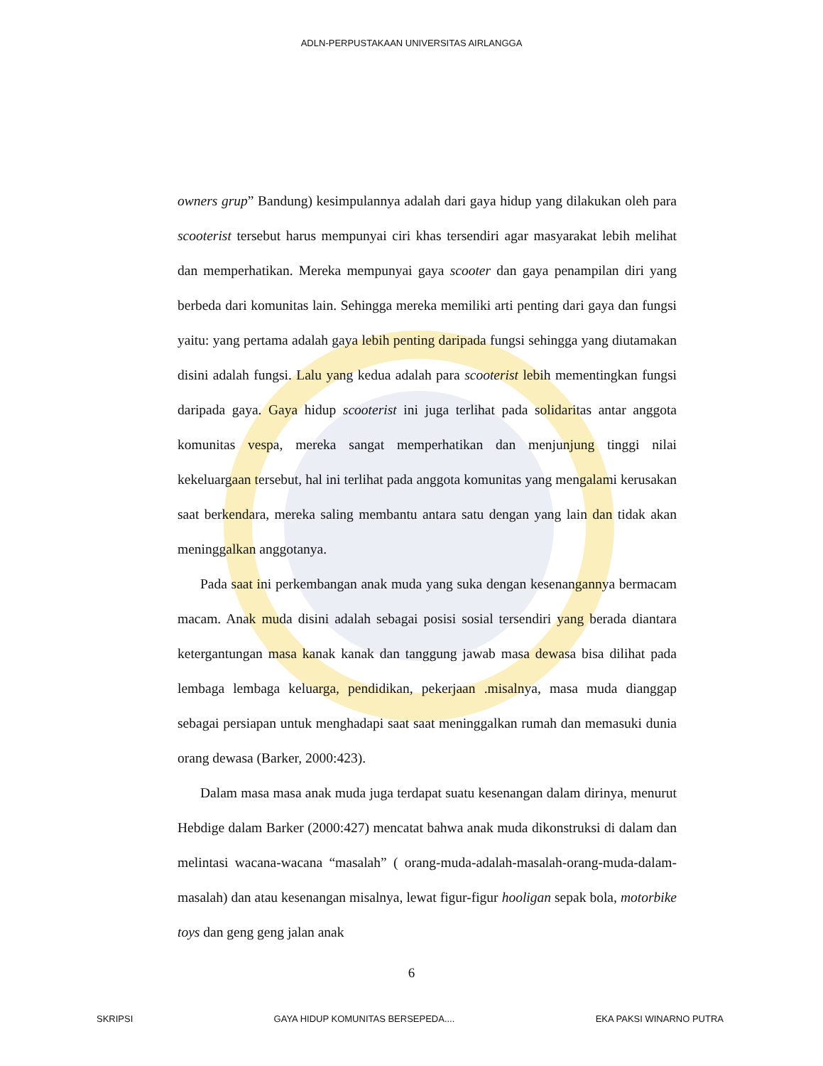ADLN-PERPUSTAKAAN UNIVERSITAS AIRLANGGA
owners grup” Bandung) kesimpulannya adalah dari gaya hidup yang dilakukan oleh para scooterist tersebut harus mempunyai ciri khas tersendiri agar masyarakat lebih melihat dan memperhatikan. Mereka mempunyai gaya scooter dan gaya penampilan diri yang berbeda dari komunitas lain. Sehingga mereka memiliki arti penting dari gaya dan fungsi yaitu: yang pertama adalah gaya lebih penting daripada fungsi sehingga yang diutamakan disini adalah fungsi. Lalu yang kedua adalah para scooterist lebih mementingkan fungsi daripada gaya. Gaya hidup scooterist ini juga terlihat pada solidaritas antar anggota komunitas vespa, mereka sangat memperhatikan dan menjunjung tinggi nilai kekeluargaan tersebut, hal ini terlihat pada anggota komunitas yang mengalami kerusakan saat berkendara, mereka saling membantu antara satu dengan yang lain dan tidak akan meninggalkan anggotanya.
Pada saat ini perkembangan anak muda yang suka dengan kesenangannya bermacam macam. Anak muda disini adalah sebagai posisi sosial tersendiri yang berada diantara ketergantungan masa kanak kanak dan tanggung jawab masa dewasa bisa dilihat pada lembaga lembaga keluarga, pendidikan, pekerjaan .misalnya, masa muda dianggap sebagai persiapan untuk menghadapi saat saat meninggalkan rumah dan memasuki dunia orang dewasa (Barker, 2000:423).
Dalam masa masa anak muda juga terdapat suatu kesenangan dalam dirinya, menurut Hebdige dalam Barker (2000:427) mencatat bahwa anak muda dikonstruksi di dalam dan melintasi wacana-wacana “masalah” ( orang-muda-adalah-masalah-orang-muda-dalam-masalah) dan atau kesenangan misalnya, lewat figur-figur hooligan sepak bola, motorbike toys dan geng geng jalan anak
6
SKRIPSI GAYA HIDUP KOMUNITAS BERSEPEDA.... EKA PAKSI WINARNO PUTRA